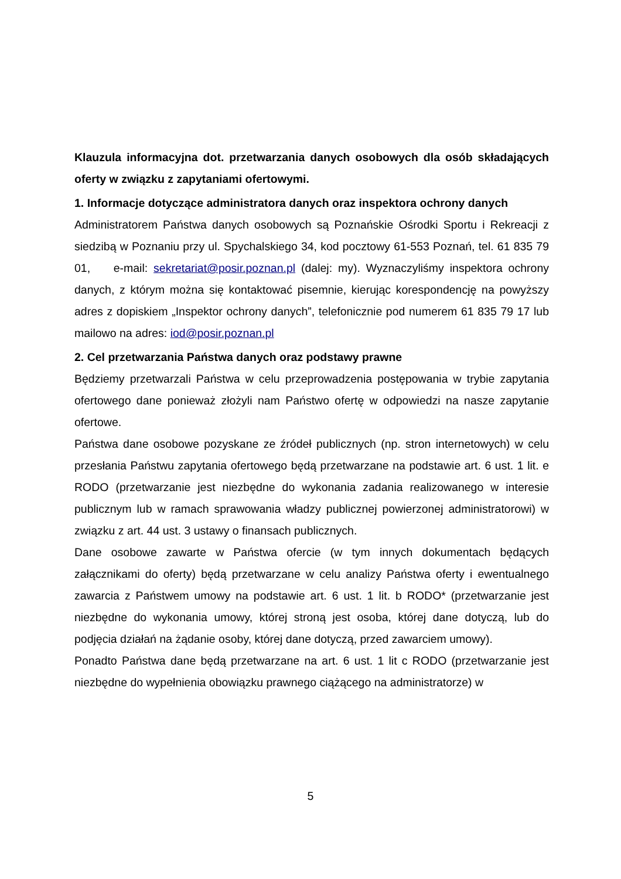Klauzula informacyjna dot. przetwarzania danych osobowych dla osób składających oferty w związku z zapytaniami ofertowymi.
1. Informacje dotyczące administratora danych oraz inspektora ochrony danych
Administratorem Państwa danych osobowych są Poznańskie Ośrodki Sportu i Rekreacji z siedzibą w Poznaniu przy ul. Spychalskiego 34, kod pocztowy 61-553 Poznań, tel. 61 835 79 01, e-mail: sekretariat@posir.poznan.pl (dalej: my). Wyznaczyliśmy inspektora ochrony danych, z którym można się kontaktować pisemnie, kierując korespondencję na powyższy adres z dopiskiem „Inspektor ochrony danych”, telefonicznie pod numerem 61 835 79 17 lub mailowo na adres: iod@posir.poznan.pl
2. Cel przetwarzania Państwa danych oraz podstawy prawne
Będziemy przetwarzali Państwa w celu przeprowadzenia postępowania w trybie zapytania ofertowego dane ponieważ złożyli nam Państwo ofertę w odpowiedzi na nasze zapytanie ofertowe.
Państwa dane osobowe pozyskane ze źródeł publicznych (np. stron internetowych) w celu przesłania Państwu zapytania ofertowego będą przetwarzane na podstawie art. 6 ust. 1 lit. e RODO (przetwarzanie jest niezbędne do wykonania zadania realizowanego w interesie publicznym lub w ramach sprawowania władzy publicznej powierzonej administratorowi) w związku z art. 44 ust. 3 ustawy o finansach publicznych.
Dane osobowe zawarte w Państwa ofercie (w tym innych dokumentach będących załącznikami do oferty) będą przetwarzane w celu analizy Państwa oferty i ewentualnego zawarcia z Państwem umowy na podstawie art. 6 ust. 1 lit. b RODO* (przetwarzanie jest niezbędne do wykonania umowy, której stroną jest osoba, której dane dotyczą, lub do podjęcia działań na żądanie osoby, której dane dotyczą, przed zawarciem umowy).
Ponadto Państwa dane będą przetwarzane na art. 6 ust. 1 lit c RODO (przetwarzanie jest niezbędne do wypełnienia obowiązku prawnego ciążącego na administratorze) w
5